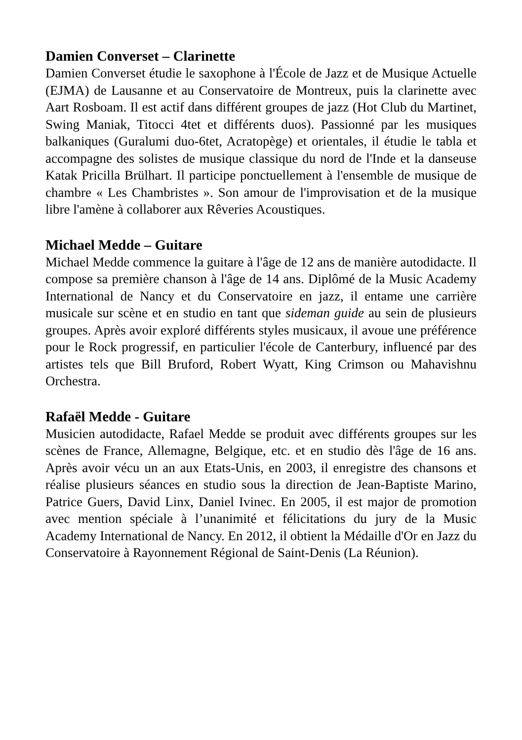Damien Converset – Clarinette
Damien Converset étudie le saxophone à l'École de Jazz et de Musique Actuelle (EJMA) de Lausanne et au Conservatoire de Montreux, puis la clarinette avec Aart Rosboam. Il est actif dans différent groupes de jazz (Hot Club du Martinet, Swing Maniak, Titocci 4tet et différents duos). Passionné par les musiques balkaniques (Guralumi duo-6tet, Acratopège) et orientales, il étudie le tabla et accompagne des solistes de musique classique du nord de l'Inde et la danseuse Katak Pricilla Brülhart. Il participe ponctuellement à l'ensemble de musique de chambre « Les Chambristes ». Son amour de l'improvisation et de la musique libre l'amène à collaborer aux Rêveries Acoustiques.
Michael Medde – Guitare
Michael Medde commence la guitare à l'âge de 12 ans de manière autodidacte. Il compose sa première chanson à l'âge de 14 ans. Diplômé de la Music Academy International de Nancy et du Conservatoire en jazz, il entame une carrière musicale sur scène et en studio en tant que sideman guide au sein de plusieurs groupes. Après avoir exploré différents styles musicaux, il avoue une préférence pour le Rock progressif, en particulier l'école de Canterbury, influencé par des artistes tels que Bill Bruford, Robert Wyatt, King Crimson ou Mahavishnu Orchestra.
Rafaël Medde - Guitare
Musicien autodidacte, Rafael Medde se produit avec différents groupes sur les scènes de France, Allemagne, Belgique, etc. et en studio dès l'âge de 16 ans. Après avoir vécu un an aux Etats-Unis, en 2003, il enregistre des chansons et réalise plusieurs séances en studio sous la direction de Jean-Baptiste Marino, Patrice Guers, David Linx, Daniel Ivinec. En 2005, il est major de promotion avec mention spéciale à l’unanimité et félicitations du jury de la Music Academy International de Nancy. En 2012, il obtient la Médaille d'Or en Jazz du Conservatoire à Rayonnement Régional de Saint-Denis (La Réunion).